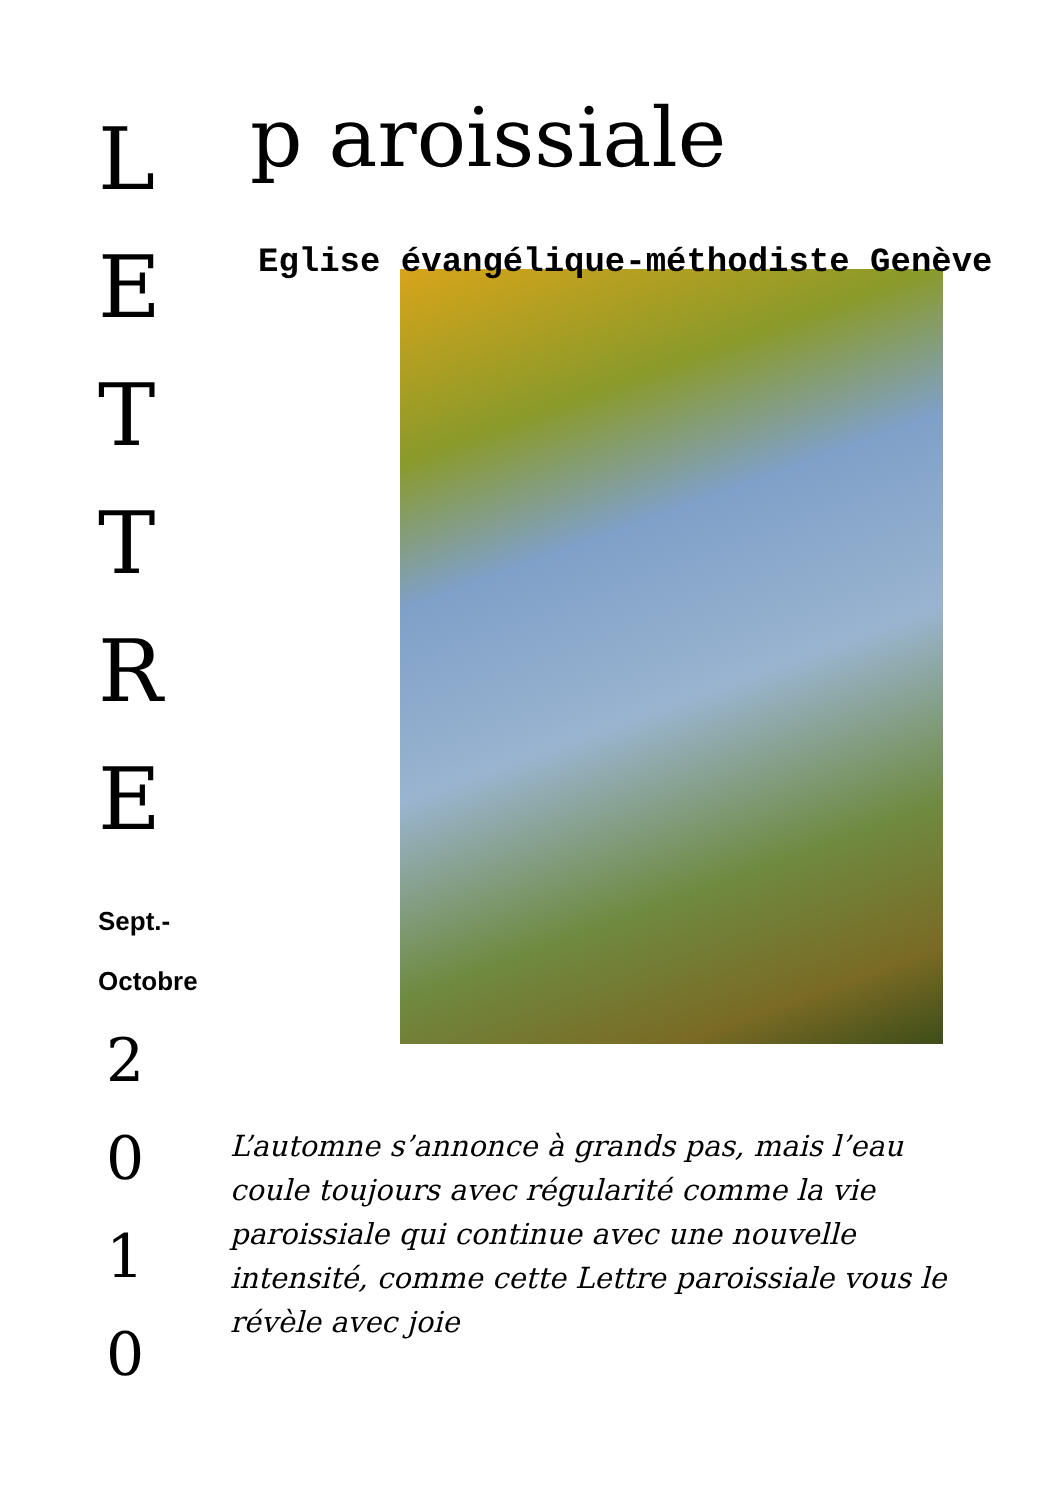L
E
T
T
R
E
Sept.-
Octobre
2
0
1
0
p aroissiale
Eglise évangélique-méthodiste Genève
L’automne s’annonce à grands pas, mais l’eau coule toujours avec régularité comme la vie paroissiale qui continue avec une nouvelle intensité, comme cette Lettre paroissiale vous le révèle avec joie